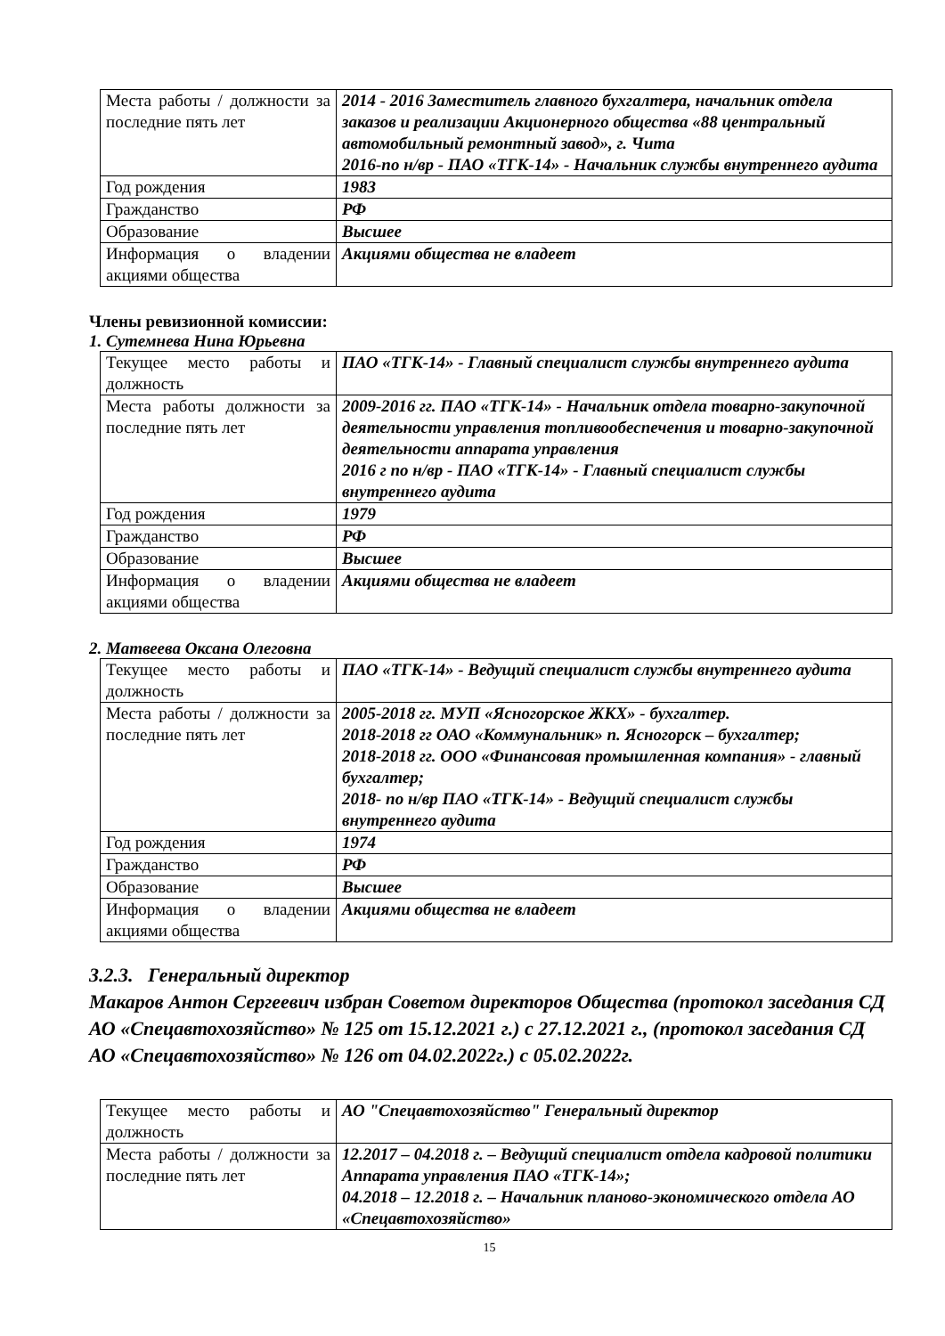| Места работы / должности за последние пять лет | 2014 - 2016 Заместитель главного бухгалтера, начальник отдела заказов и реализации Акционерного общества «88 центральный автомобильный ремонтный завод», г. Чита 2016-по н/вр - ПАО «ТГК-14» - Начальник службы внутреннего аудита |
| Год рождения | 1983 |
| Гражданство | РФ |
| Образование | Высшее |
| Информация о владении акциями общества | Акциями общества не владеет |
Члены ревизионной комиссии:
1. Сутемнева Нина Юрьевна
| Текущее место работы и должность | ПАО «ТГК-14» - Главный специалист службы внутреннего аудита |
| Места работы должности за последние пять лет | 2009-2016 гг. ПАО «ТГК-14» - Начальник отдела товарно-закупочной деятельности управления топливообеспечения и товарно-закупочной деятельности аппарата управления 2016 г по н/вр - ПАО «ТГК-14» - Главный специалист службы внутреннего аудита |
| Год рождения | 1979 |
| Гражданство | РФ |
| Образование | Высшее |
| Информация о владении акциями общества | Акциями общества не владеет |
2. Матвеева Оксана Олеговна
| Текущее место работы и должность | ПАО «ТГК-14» - Ведущий специалист службы внутреннего аудита |
| Места работы / должности за последние пять лет | 2005-2018 гг. МУП «Ясногорское ЖКХ» - бухгалтер. 2018-2018 гг ОАО «Коммунальник» п. Ясногорск – бухгалтер; 2018-2018 гг. ООО «Финансовая промышленная компания» - главный бухгалтер; 2018- по н/вр ПАО «ТГК-14» - Ведущий специалист службы внутреннего аудита |
| Год рождения | 1974 |
| Гражданство | РФ |
| Образование | Высшее |
| Информация о владении акциями общества | Акциями общества не владеет |
3.2.3. Генеральный директор
Макаров Антон Сергеевич избран Советом директоров Общества (протокол заседания СД АО «Спецавтохозяйство» № 125 от 15.12.2021 г.) с 27.12.2021 г., (протокол заседания СД АО «Спецавтохозяйство» № 126 от 04.02.2022г.) с 05.02.2022г.
| Текущее место работы и должность | АО "Спецавтохозяйство" Генеральный директор |
| Места работы / должности за последние пять лет | 12.2017 – 04.2018 г. – Ведущий специалист отдела кадровой политики Аппарата управления ПАО «ТГК-14»; 04.2018 – 12.2018 г. – Начальник планово-экономического отдела АО «Спецавтохозяйство» |
15